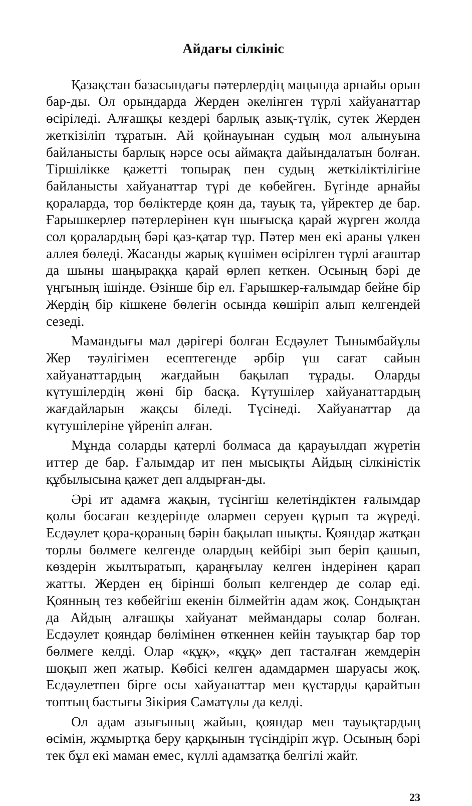Айдағы сілкініс
Қазақстан базасындағы пәтерлердің маңында арнайы орын бар-ды. Ол орындарда Жерден әкелінген түрлі хайуанаттар өсіріледі. Алғашқы кездері барлық азық-түлік, сутек Жерден жеткізіліп тұратын. Ай қойнауынан судың мол алынуына байланысты барлық нәрсе осы аймақта дайындалатын болған. Тіршілікке қажетті топырақ пен судың жеткіліктілігіне байланысты хайуанаттар түрі де көбейген. Бүгінде арнайы қораларда, тор бөліктерде қоян да, тауық та, үйректер де бар. Ғарышкерлер пәтерлерінен күн шығысқа қарай жүрген жолда сол қоралардың бәрі қаз-қатар тұр. Пәтер мен екі араны үлкен аллея бөледі. Жасанды жарық күшімен өсірілген түрлі ағаштар да шыны шаңыраққа қарай өрлеп кеткен. Осының бәрі де үңгының ішінде. Өзінше бір ел. Ғарышкер-ғалымдар бейне бір Жердің бір кішкене бөлегін осында көшіріп алып келгендей сезеді.
Мамандығы мал дәрігері болған Есдәулет Тынымбайұлы Жер тәулігімен есептегенде әрбір үш сағат сайын хайуанаттардың жағдайын бақылап тұрады. Оларды күтушілердің жөні бір басқа. Күтушілер хайуанаттардың жағдайларын жақсы біледі. Түсінеді. Хайуанаттар да күтушілеріне үйреніп алған.
Мұнда соларды қатерлі болмаса да қарауылдап жүретін иттер де бар. Ғалымдар ит пен мысықты Айдың сілкіністік құбылысына қажет деп алдырған-ды.
Әрі ит адамға жақын, түсінгіш келетіндіктен ғалымдар қолы босаған кездерінде олармен серуен құрып та жүреді. Есдәулет қора-қораның бәрін бақылап шықты. Қояндар жатқан торлы бөлмеге келгенде олардың кейбірі зып беріп қашып, көздерін жылтыратып, қараңғылау келген індерінен қарап жатты. Жерден ең бірінші болып келгендер де солар еді. Қоянның тез көбейгіш екенін білмейтін адам жоқ. Сондықтан да Айдың алғашқы хайуанат меймандары солар болған. Есдәулет қояндар бөлімінен өткеннен кейін тауықтар бар тор бөлмеге келді. Олар «құқ», «құқ» деп тасталған жемдерін шоқып жеп жатыр. Көбісі келген адамдармен шаруасы жоқ. Есдәулетпен бірге осы хайуанаттар мен құстарды қарайтын топтың бастығы Зікірия Саматұлы да келді.
Ол адам азығының жайын, қояндар мен тауықтардың өсімін, жұмыртқа беру қарқынын түсіндіріп жүр. Осының бәрі тек бұл екі маман емес, күллі адамзатқа белгілі жайт.
23